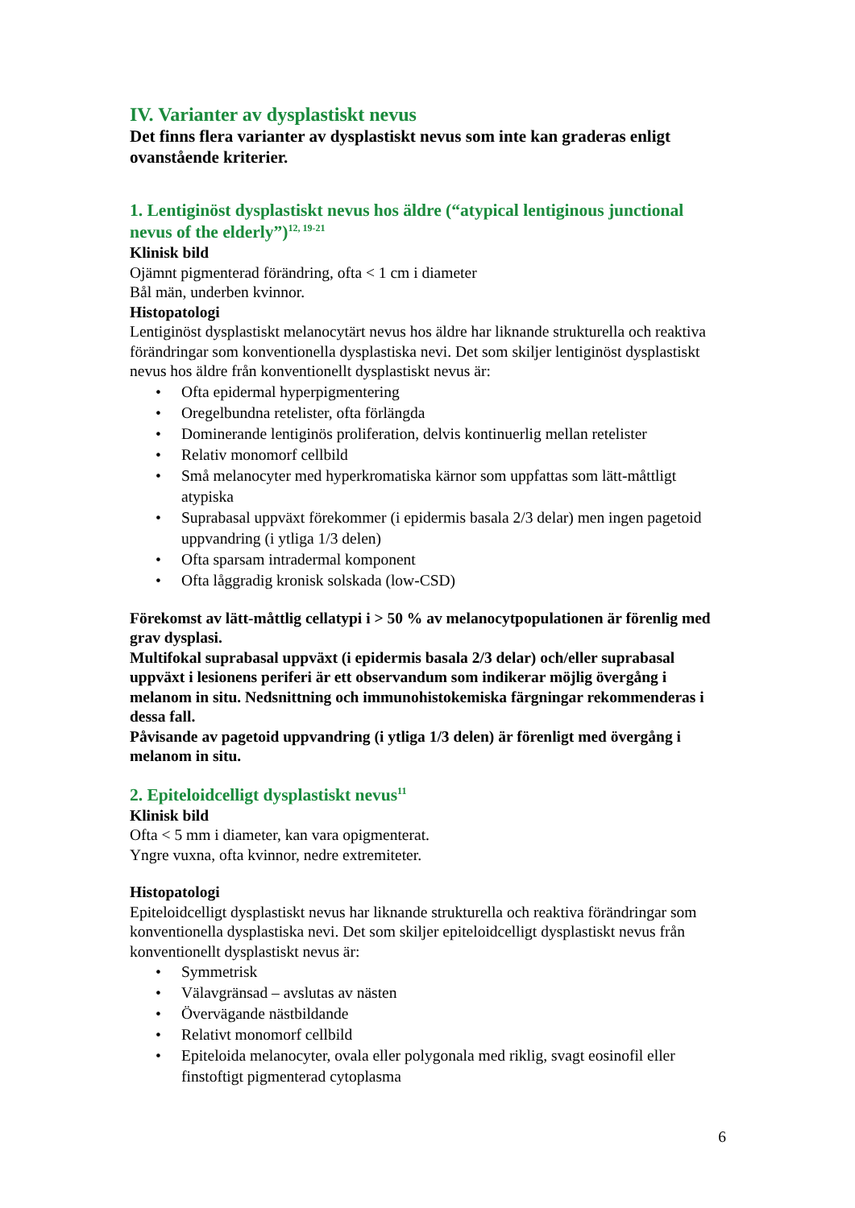IV. Varianter av dysplastiskt nevus
Det finns flera varianter av dysplastiskt nevus som inte kan graderas enligt ovanstående kriterier.
1. Lentiginöst dysplastiskt nevus hos äldre (“atypical lentiginous junctional nevus of the elderly”)<sup>12, 19-21</sup>
Klinisk bild
Ojämnt pigmenterad förändring, ofta < 1 cm i diameter
Bål män, underben kvinnor.
Histopatologi
Lentiginöst dysplastiskt melanocytärt nevus hos äldre har liknande strukturella och reaktiva förändringar som konventionella dysplastiska nevi. Det som skiljer lentiginöst dysplastiskt nevus hos äldre från konventionellt dysplastiskt nevus är:
• Ofta epidermal hyperpigmentering
• Oregelbundna retelister, ofta förlängda
• Dominerande lentiginös proliferation, delvis kontinuerlig mellan retelister
• Relativ monomorf cellbild
• Små melanocyter med hyperkromatiska kärnor som uppfattas som lätt-måttligt atypiska
• Suprabasal uppväxt förekommer (i epidermis basala 2/3 delar) men ingen pagetoid uppvandring (i ytliga 1/3 delen)
• Ofta sparsam intradermal komponent
• Ofta låggradig kronisk solskada (low-CSD)
Förekomst av lätt-måttlig cellatypi i > 50 % av melanocytpopulationen är förenlig med grav dysplasi.
Multifokal suprabasal uppväxt (i epidermis basala 2/3 delar) och/eller suprabasal uppväxt i lesionens periferi är ett observandum som indikerar möjlig övergång i melanom in situ. Nedsnittning och immunohistokemiska färgningar rekommenderas i dessa fall.
Påvisande av pagetoid uppvandring (i ytliga 1/3 delen) är förenligt med övergång i melanom in situ.
2. Epiteloidcelligt dysplastiskt nevus<sup>11</sup>
Klinisk bild
Ofta < 5 mm i diameter, kan vara opigmenterat.
Yngre vuxna, ofta kvinnor, nedre extremiteter.
Histopatologi
Epiteloidcelligt dysplastiskt nevus har liknande strukturella och reaktiva förändringar som konventionella dysplastiska nevi. Det som skiljer epiteloidcelligt dysplastiskt nevus från konventionellt dysplastiskt nevus är:
• Symmetrisk
• Välavgränsad – avslutas av nästen
• Övervägande nästbildande
• Relativt monomorf cellbild
• Epiteloida melanocyter, ovala eller polygonala med riklig, svagt eosinofil eller finstoftigt pigmenterad cytoplasma
6